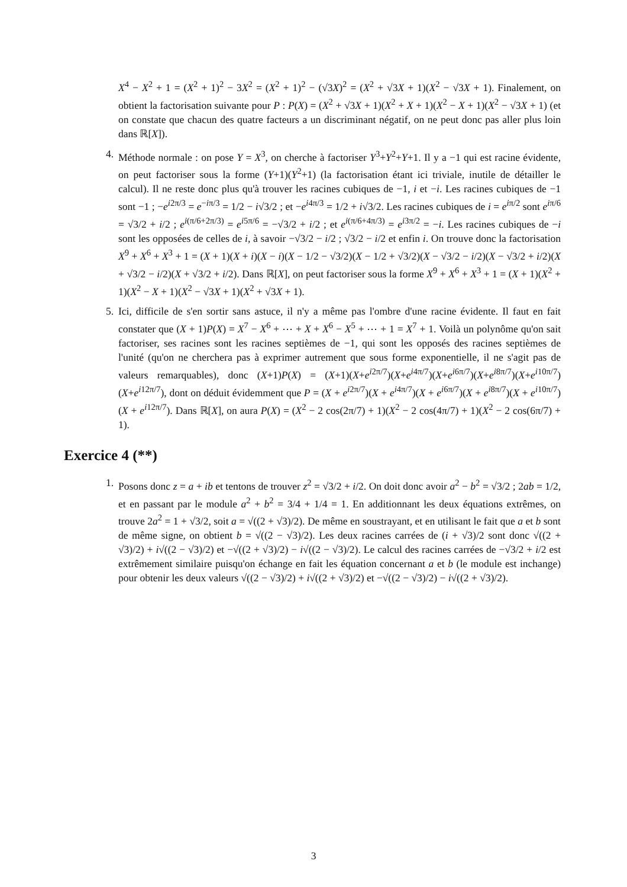X<sup>4</sup> − X<sup>2</sup> + 1 = (X<sup>2</sup> + 1)<sup>2</sup> − 3X<sup>2</sup> = (X<sup>2</sup> + 1)<sup>2</sup> − (√3X)<sup>2</sup> = (X<sup>2</sup> + √3X + 1)(X<sup>2</sup> − √3X + 1). Finalement, on obtient la factorisation suivante pour P : P(X) = (X<sup>2</sup> + √3X + 1)(X<sup>2</sup> + X + 1)(X<sup>2</sup> − X + 1)(X<sup>2</sup> − √3X + 1) (et on constate que chacun des quatre facteurs a un discriminant négatif, on ne peut donc pas aller plus loin dans ℝ[X]).
4. Méthode normale : on pose Y = X<sup>3</sup>, on cherche à factoriser Y<sup>3</sup>+Y<sup>2</sup>+Y+1. Il y a −1 qui est racine évidente, on peut factoriser sous la forme (Y+1)(Y<sup>2</sup>+1) (la factorisation étant ici triviale, inutile de détailler le calcul). Il ne reste donc plus qu'à trouver les racines cubiques de −1, i et −i. Les racines cubiques de −1 sont −1 ; −e<sup>i2π/3</sup> = e<sup>−iπ/3</sup> = 1/2 − i√3/2 ; et −e<sup>i4π/3</sup> = 1/2 + i√3/2. Les racines cubiques de i = e<sup>iπ/2</sup> sont e<sup>iπ/6</sup> = √3/2 + i/2 ; e<sup>i(π/6+2π/3)</sup> = e<sup>i5π/6</sup> = −√3/2 + i/2 ; et e<sup>i(π/6+4π/3)</sup> = e<sup>i3π/2</sup> = −i. Les racines cubiques de −i sont les opposées de celles de i, à savoir −√3/2 − i/2 ; √3/2 − i/2 et enfin i. On trouve donc la factorisation X<sup>9</sup> + X<sup>6</sup> + X<sup>3</sup> + 1 = (X + 1)(X + i)(X − i)(X − 1/2 − √3/2)(X − 1/2 + √3/2)(X − √3/2 − i/2)(X − √3/2 + i/2)(X + √3/2 − i/2)(X + √3/2 + i/2). Dans ℝ[X], on peut factoriser sous la forme X<sup>9</sup> + X<sup>6</sup> + X<sup>3</sup> + 1 = (X + 1)(X<sup>2</sup> + 1)(X<sup>2</sup> − X + 1)(X<sup>2</sup> − √3X + 1)(X<sup>2</sup> + √3X + 1).
5. Ici, difficile de s'en sortir sans astuce, il n'y a même pas l'ombre d'une racine évidente. Il faut en fait constater que (X + 1)P(X) = X<sup>7</sup> − X<sup>6</sup> + ⋯ + X + X<sup>6</sup> − X<sup>5</sup> + ⋯ + 1 = X<sup>7</sup> + 1. Voilà un polynôme qu'on sait factoriser, ses racines sont les racines septièmes de −1, qui sont les opposés des racines septièmes de l'unité (qu'on ne cherchera pas à exprimer autrement que sous forme exponentielle, il ne s'agit pas de valeurs remarquables), donc (X+1)P(X) = (X+1)(X+e<sup>i2π/7</sup>)(X+e<sup>i4π/7</sup>)(X+e<sup>i6π/7</sup>)(X+e<sup>i8π/7</sup>)(X+e<sup>i10π/7</sup>)(X+e<sup>i12π/7</sup>), dont on déduit évidemment que P = (X + e<sup>i2π/7</sup>)(X + e<sup>i4π/7</sup>)(X + e<sup>i6π/7</sup>)(X + e<sup>i8π/7</sup>)(X + e<sup>i10π/7</sup>)(X + e<sup>i12π/7</sup>). Dans ℝ[X], on aura P(X) = (X<sup>2</sup> − 2 cos(2π/7) + 1)(X<sup>2</sup> − 2 cos(4π/7) + 1)(X<sup>2</sup> − 2 cos(6π/7) + 1).
Exercice 4 (**)
1. Posons donc z = a + ib et tentons de trouver z<sup>2</sup> = √3/2 + i/2. On doit donc avoir a<sup>2</sup> − b<sup>2</sup> = √3/2 ; 2ab = 1/2, et en passant par le module a<sup>2</sup> + b<sup>2</sup> = 3/4 + 1/4 = 1. En additionnant les deux équations extrêmes, on trouve 2a<sup>2</sup> = 1 + √3/2, soit a = √((2 + √3)/2). De même en soustrayant, et en utilisant le fait que a et b sont de même signe, on obtient b = √((2 − √3)/2). Les deux racines carrées de (i + √3)/2 sont donc √((2 + √3)/2) + i√((2 − √3)/2) et −√((2 + √3)/2) − i√((2 − √3)/2). Le calcul des racines carrées de −√3/2 + i/2 est extrêmement similaire puisqu'on échange en fait les équation concernant a et b (le module est inchange) pour obtenir les deux valeurs √((2 − √3)/2) + i√((2 + √3)/2) et −√((2 − √3)/2) − i√((2 + √3)/2).
3